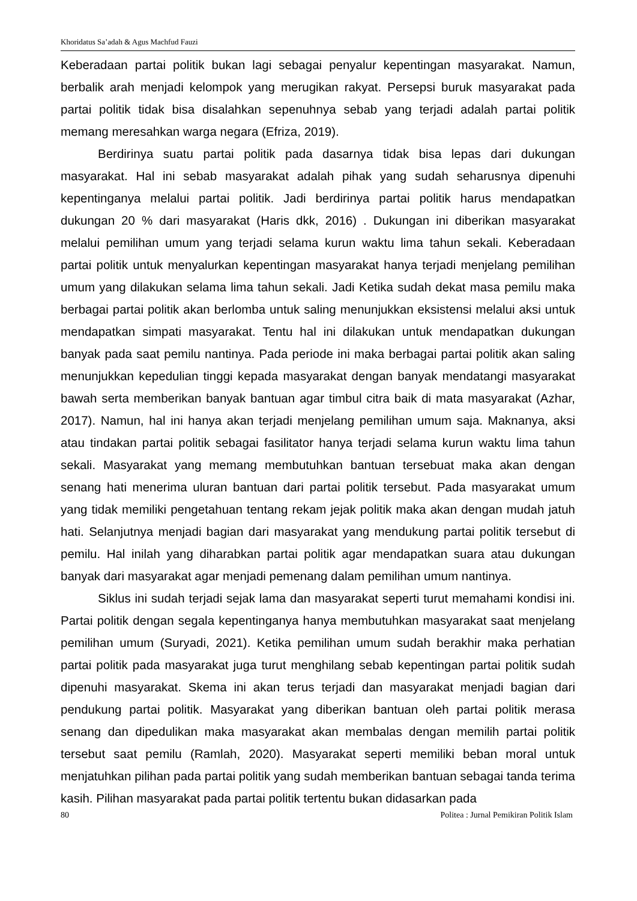Khoridatus Sa’adah & Agus Machfud Fauzi
Keberadaan partai politik bukan lagi sebagai penyalur kepentingan masyarakat. Namun, berbalik arah menjadi kelompok yang merugikan rakyat. Persepsi buruk masyarakat pada partai politik tidak bisa disalahkan sepenuhnya sebab yang terjadi adalah partai politik memang meresahkan warga negara (Efriza, 2019).
Berdirinya suatu partai politik pada dasarnya tidak bisa lepas dari dukungan masyarakat. Hal ini sebab masyarakat adalah pihak yang sudah seharusnya dipenuhi kepentinganya melalui partai politik. Jadi berdirinya partai politik harus mendapatkan dukungan 20 % dari masyarakat (Haris dkk, 2016) . Dukungan ini diberikan masyarakat melalui pemilihan umum yang terjadi selama kurun waktu lima tahun sekali. Keberadaan partai politik untuk menyalurkan kepentingan masyarakat hanya terjadi menjelang pemilihan umum yang dilakukan selama lima tahun sekali. Jadi Ketika sudah dekat masa pemilu maka berbagai partai politik akan berlomba untuk saling menunjukkan eksistensi melalui aksi untuk mendapatkan simpati masyarakat. Tentu hal ini dilakukan untuk mendapatkan dukungan banyak pada saat pemilu nantinya. Pada periode ini maka berbagai partai politik akan saling menunjukkan kepedulian tinggi kepada masyarakat dengan banyak mendatangi masyarakat bawah serta memberikan banyak bantuan agar timbul citra baik di mata masyarakat (Azhar, 2017). Namun, hal ini hanya akan terjadi menjelang pemilihan umum saja. Maknanya, aksi atau tindakan partai politik sebagai fasilitator hanya terjadi selama kurun waktu lima tahun sekali. Masyarakat yang memang membutuhkan bantuan tersebuat maka akan dengan senang hati menerima uluran bantuan dari partai politik tersebut. Pada masyarakat umum yang tidak memiliki pengetahuan tentang rekam jejak politik maka akan dengan mudah jatuh hati. Selanjutnya menjadi bagian dari masyarakat yang mendukung partai politik tersebut di pemilu. Hal inilah yang diharabkan partai politik agar mendapatkan suara atau dukungan banyak dari masyarakat agar menjadi pemenang dalam pemilihan umum nantinya.
Siklus ini sudah terjadi sejak lama dan masyarakat seperti turut memahami kondisi ini. Partai politik dengan segala kepentinganya hanya membutuhkan masyarakat saat menjelang pemilihan umum (Suryadi, 2021). Ketika pemilihan umum sudah berakhir maka perhatian partai politik pada masyarakat juga turut menghilang sebab kepentingan partai politik sudah dipenuhi masyarakat. Skema ini akan terus terjadi dan masyarakat menjadi bagian dari pendukung partai politik. Masyarakat yang diberikan bantuan oleh partai politik merasa senang dan dipedulikan maka masyarakat akan membalas dengan memilih partai politik tersebut saat pemilu (Ramlah, 2020). Masyarakat seperti memiliki beban moral untuk menjatuhkan pilihan pada partai politik yang sudah memberikan bantuan sebagai tanda terima kasih. Pilihan masyarakat pada partai politik tertentu bukan didasarkan pada
80 Politea : Jurnal Pemikiran Politik Islam